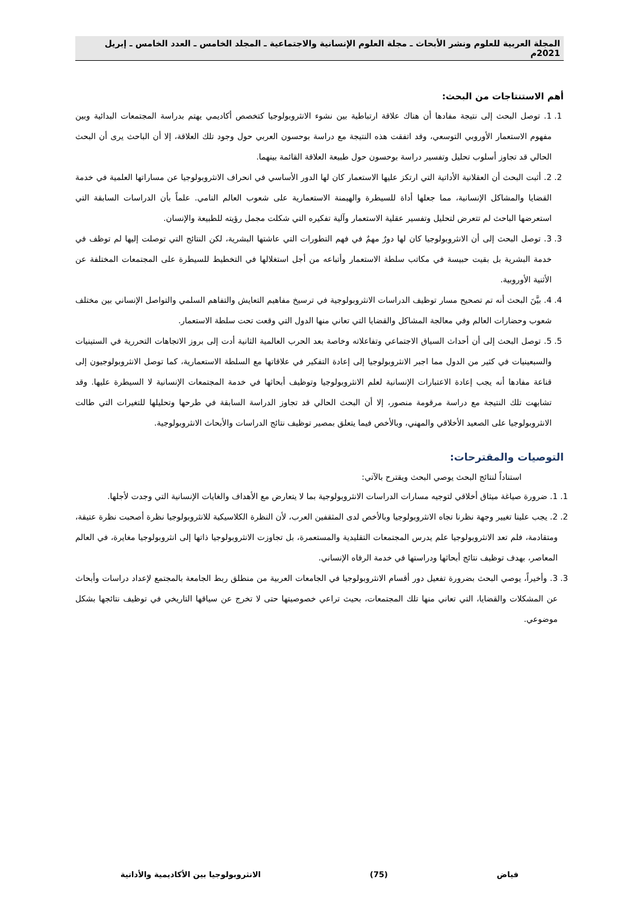المجلة العربية للعلوم ونشر الأبحاث ـ مجلة العلوم الإنسانية والاجتماعية ـ المجلد الخامس ـ العدد الخامس ـ إبريل 2021م
أهم الاستنتاجات من البحث:
1. 1. توصل البحث إلى نتيجة مفادها أن هناك علاقة ارتباطية بين نشوء الانثروبولوجيا كتخصص أكاديمي يهتم بدراسة المجتمعات البدائية وبين مفهوم الاستعمار الأوروبي التوسعي، وقد اتفقت هذه النتيجة مع دراسة بوحسون العربي حول وجود تلك العلاقة، إلا أن الباحث يرى أن البحث الحالي قد تجاوز أسلوب تحليل وتفسير دراسة بوحسون حول طبيعة العلاقة القائمة بينهما.
2. 2. أثبت البحث أن العقلانية الأداتية التي ارتكز عليها الاستعمار كان لها الدور الأساسي في انحراف الانثروبولوجيا عن مساراتها العلمية في خدمة القضايا والمشاكل الإنسانية، مما جعلها أداة للسيطرة والهيمنة الاستعمارية على شعوب العالم النامي. علماً بأن الدراسات السابقة التي استعرضها الباحث لم تتعرض لتحليل وتفسير عقلية الاستعمار وآلية تفكيره التي شكلت مجمل رؤيته للطبيعة والإنسان.
3. 3. توصل البحث إلى أن الانثروبولوجيا كان لها دورٌ مهمٌ في فهم التطورات التي عاشتها البشرية، لكن النتائج التي توصلت إليها لم توظف في خدمة البشرية بل بقيت حبيسة في مكاتب سلطة الاستعمار وأتباعه من أجل استغلالها في التخطيط للسيطرة على المجتمعات المختلفة عن الأثنية الأوروبية.
4. 4. بيَّنَ البحث أنه تم تصحيح مسار توظيف الدراسات الانثروبولوجية في ترسيخ مفاهيم التعايش والتفاهم السلمي والتواصل الإنساني بين مختلف شعوب وحضارات العالم وفي معالجة المشاكل والقضايا التي تعاني منها الدول التي وقعت تحت سلطة الاستعمار.
5. 5. توصل البحث إلى أن أحداث السياق الاجتماعي وتفاعلاته وخاصة بعد الحرب العالمية الثانية أدت إلى بروز الاتجاهات التحررية في الستينيات والسبعينيات في كثير من الدول مما اجبر الانثروبولوجيا إلى إعادة التفكير في علاقاتها مع السلطة الاستعمارية، كما توصل الانثروبولوجيون إلى قناعة مفادها أنه يجب إعادة الاعتبارات الإنسانية لعلم الانثروبولوجيا وتوظيف أبحاثها في خدمة المجتمعات الإنسانية لا السيطرة عليها. وقد تشابهت تلك النتيجة مع دراسة مرقومة منصور، إلا أن البحث الحالي قد تجاوز الدراسة السابقة في طرحها وتحليلها للتغيرات التي طالت الانثروبولوجيا على الصعيد الأخلاقي والمهني، وبالأخص فيما يتعلق بمصير توظيف نتائج الدراسات والأبحاث الانثروبولوجية.
التوصيات والمقترحات:
استناداً لنتائج البحث يوصي البحث ويقترح بالآتي:
1. 1. ضرورة صياغة ميثاق أخلاقي لتوجيه مسارات الدراسات الانثروبولوجية بما لا يتعارض مع الأهداف والغايات الإنسانية التي وجدت لأجلها.
2. 2. يجب علينا تغيير وجهة نظرنا تجاه الانثروبولوجيا وبالأخص لدى المثقفين العرب، لأن النظرة الكلاسيكية للانثروبولوجيا نظرة أصحبت نظرة عتيقة، ومتقادمة، فلم تعد الانثروبولوجيا علم يدرس المجتمعات التقليدية والمستعمرة، بل تجاوزت الانثروبولوجيا ذاتها إلى انثروبولوجيا مغايرة، في العالم المعاصر، بهدف توظيف نتائج أبحاثها ودراستها في خدمة الرفاه الإنساني.
3. 3. وأخيراً، يوصي البحث بضرورة تفعيل دور أقسام الانثروبولوجيا في الجامعات العربية من منطلق ربط الجامعة بالمجتمع لإعداد دراسات وأبحاث عن المشكلات والقضايا، التي تعاني منها تلك المجتمعات، بحيث تراعي خصوصيتها حتى لا تخرج عن سياقها التاريخي في توظيف نتائجها بشكل موضوعي.
فياض (75) الانثروبولوجيا بين الأكاديمية والأداتية